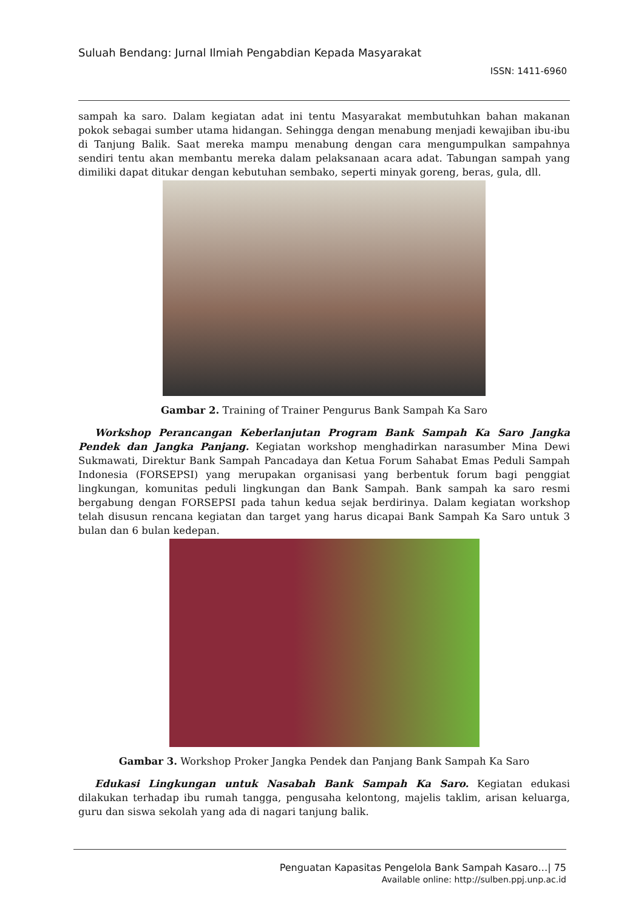Suluah Bendang: Jurnal Ilmiah Pengabdian Kepada Masyarakat
ISSN: 1411-6960
sampah ka saro. Dalam kegiatan adat ini tentu Masyarakat membutuhkan bahan makanan pokok sebagai sumber utama hidangan. Sehingga dengan menabung menjadi kewajiban ibu-ibu di Tanjung Balik. Saat mereka mampu menabung dengan cara mengumpulkan sampahnya sendiri tentu akan membantu mereka dalam pelaksanaan acara adat. Tabungan sampah yang dimiliki dapat ditukar dengan kebutuhan sembako, seperti minyak goreng, beras, gula, dll.
Gambar 2. Training of Trainer Pengurus Bank Sampah Ka Saro
Workshop Perancangan Keberlanjutan Program Bank Sampah Ka Saro Jangka Pendek dan Jangka Panjang. Kegiatan workshop menghadirkan narasumber Mina Dewi Sukmawati, Direktur Bank Sampah Pancadaya dan Ketua Forum Sahabat Emas Peduli Sampah Indonesia (FORSEPSI) yang merupakan organisasi yang berbentuk forum bagi penggiat lingkungan, komunitas peduli lingkungan dan Bank Sampah. Bank sampah ka saro resmi bergabung dengan FORSEPSI pada tahun kedua sejak berdirinya. Dalam kegiatan workshop telah disusun rencana kegiatan dan target yang harus dicapai Bank Sampah Ka Saro untuk 3 bulan dan 6 bulan kedepan.
Gambar 3. Workshop Proker Jangka Pendek dan Panjang Bank Sampah Ka Saro
Edukasi Lingkungan untuk Nasabah Bank Sampah Ka Saro. Kegiatan edukasi dilakukan terhadap ibu rumah tangga, pengusaha kelontong, majelis taklim, arisan keluarga, guru dan siswa sekolah yang ada di nagari tanjung balik.
Penguatan Kapasitas Pengelola Bank Sampah Kasaro…| 75
Available online: http://sulben.ppj.unp.ac.id